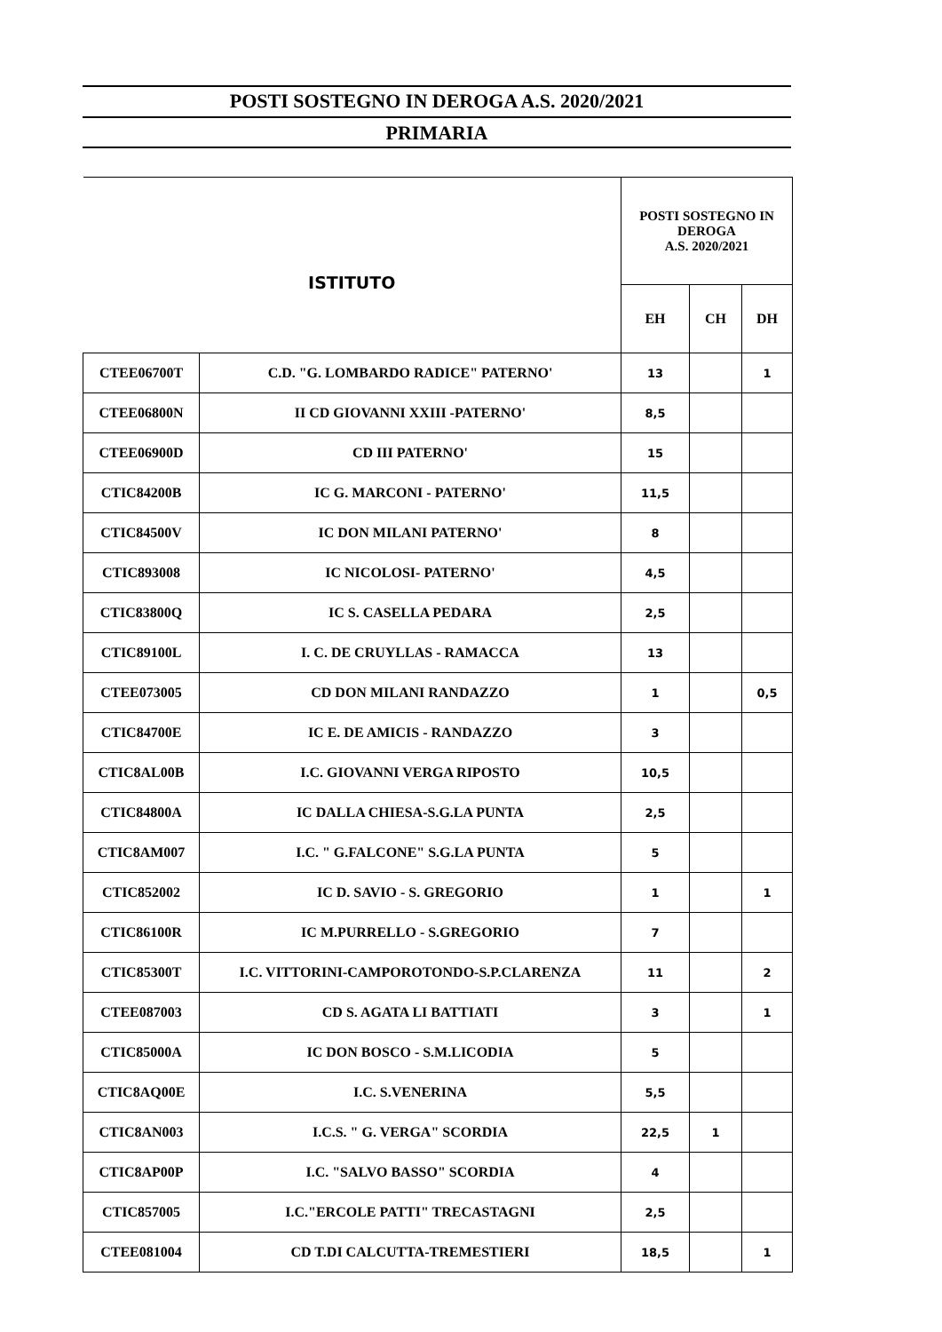POSTI SOSTEGNO IN DEROGA A.S. 2020/2021
PRIMARIA
| ISTITUTO | | POSTI SOSTEGNO IN DEROGA A.S. 2020/2021 | | |
| --- | --- | --- | --- | --- |
| | | EH | CH | DH |
| CTEE06700T | C.D. "G. LOMBARDO RADICE" PATERNO' | 13 | | 1 |
| CTEE06800N | II CD GIOVANNI XXIII -PATERNO' | 8,5 | | |
| CTEE06900D | CD III PATERNO' | 15 | | |
| CTIC84200B | IC G. MARCONI - PATERNO' | 11,5 | | |
| CTIC84500V | IC DON MILANI PATERNO' | 8 | | |
| CTIC893008 | IC NICOLOSI- PATERNO' | 4,5 | | |
| CTIC83800Q | IC S. CASELLA PEDARA | 2,5 | | |
| CTIC89100L | I. C. DE CRUYLLAS - RAMACCA | 13 | | |
| CTEE073005 | CD DON MILANI RANDAZZO | 1 | | 0,5 |
| CTIC84700E | IC E. DE AMICIS - RANDAZZO | 3 | | |
| CTIC8AL00B | I.C. GIOVANNI VERGA RIPOSTO | 10,5 | | |
| CTIC84800A | IC DALLA CHIESA-S.G.LA PUNTA | 2,5 | | |
| CTIC8AM007 | I.C. " G.FALCONE" S.G.LA PUNTA | 5 | | |
| CTIC852002 | IC D. SAVIO - S. GREGORIO | 1 | | 1 |
| CTIC86100R | IC M.PURRELLO - S.GREGORIO | 7 | | |
| CTIC85300T | I.C. VITTORINI-CAMPOROTONDO-S.P.CLARENZA | 11 | | 2 |
| CTEE087003 | CD S. AGATA LI BATTIATI | 3 | | 1 |
| CTIC85000A | IC DON BOSCO - S.M.LICODIA | 5 | | |
| CTIC8AQ00E | I.C. S.VENERINA | 5,5 | | |
| CTIC8AN003 | I.C.S. " G. VERGA" SCORDIA | 22,5 | 1 | |
| CTIC8AP00P | I.C. "SALVO BASSO" SCORDIA | 4 | | |
| CTIC857005 | I.C."ERCOLE PATTI" TRECASTAGNI | 2,5 | | |
| CTEE081004 | CD T.DI CALCUTTA-TREMESTIERI | 18,5 | | 1 |